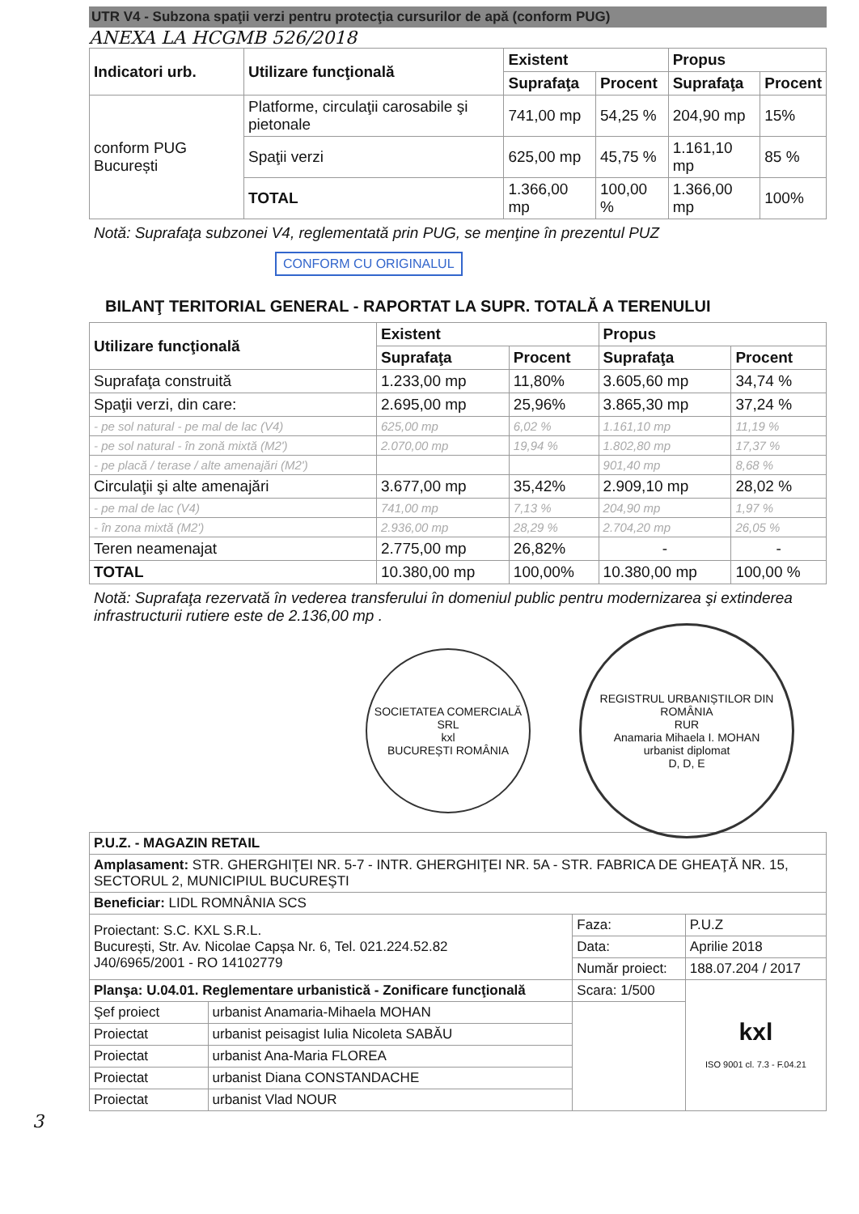UTR V4 - Subzona spaţii verzi pentru protecţia cursurilor de apă (conform PUG)
ANEXA LA HCGMB 526/2018
| Indicatori urb. | Utilizare funcţională | Existent | | Propus | |
| --- | --- | --- | --- | --- | --- |
| | | Suprafaţa | Procent | Suprafaţa | Procent |
| conform PUG București | Platforme, circulaţii carosabile şi pietonale | 741,00 mp | 54,25 % | 204,90 mp | 15% |
| | Spaţii verzi | 625,00 mp | 45,75 % | 1.161,10 mp | 85 % |
| | TOTAL | 1.366,00 mp | 100,00 % | 1.366,00 mp | 100% |
Notă: Suprafaţa subzonei V4, reglementată prin PUG, se menţine în prezentul PUZ
CONFORM CU ORIGINALUL
BILANŢ TERITORIAL GENERAL - RAPORTAT LA SUPR. TOTALĂ A TERENULUI
| Utilizare funcţională | Existent | | Propus | |
| --- | --- | --- | --- | --- |
| | Suprafaţa | Procent | Suprafaţa | Procent |
| Suprafaţa construită | 1.233,00 mp | 11,80% | 3.605,60 mp | 34,74 % |
| Spaţii verzi, din care: | 2.695,00 mp | 25,96% | 3.865,30 mp | 37,24 % |
| - pe sol natural - pe mal de lac (V4) | 625,00 mp | 6,02 % | 1.161,10 mp | 11,19 % |
| - pe sol natural - în zonă mixtă (M2') | 2.070,00 mp | 19,94 % | 1.802,80 mp | 17,37 % |
| - pe placă / terase / alte amenajări (M2') | | | 901,40 mp | 8,68 % |
| Circulaţii şi alte amenajări | 3.677,00 mp | 35,42% | 2.909,10 mp | 28,02 % |
| - pe mal de lac (V4) | 741,00 mp | 7,13 % | 204,90 mp | 1,97 % |
| - în zona mixtă (M2') | 2.936,00 mp | 28,29 % | 2.704,20 mp | 26,05 % |
| Teren neamenajat | 2.775,00 mp | 26,82% | - | - |
| TOTAL | 10.380,00 mp | 100,00% | 10.380,00 mp | 100,00 % |
Notă: Suprafaţa rezervată în vederea transferului în domeniul public pentru modernizarea şi extinderea infrastructurii rutiere este de 2.136,00 mp .
SOCIETATEA COMERCIALĂ SRL
kxl
BUCUREȘTI ROMÂNIA
REGISTRUL URBANIȘTILOR DIN ROMÂNIA
RUR
Anamaria Mihaela I. MOHAN
urbanist diplomat
D, D, E
| P.U.Z. - MAGAZIN RETAIL | | | |
| Amplasament: STR. GHERGHIŢEI NR. 5-7 - INTR. GHERGHIŢEI NR. 5A - STR. FABRICA DE GHEAŢĂ NR. 15, SECTORUL 2, MUNICIPIUL BUCUREŞTI | | | |
| Beneficiar: LIDL ROMNÂNIA SCS | | | |
| Proiectant: S.C. KXL S.R.L. București, Str. Av. Nicolae Capșa Nr. 6, Tel. 021.224.52.82 J40/6965/2001 - RO 14102779 | | Faza: | P.U.Z |
| | | Data: | Aprilie 2018 |
| | | Număr proiect: | 188.07.204 / 2017 |
| Planşa: U.04.01. Reglementare urbanistică - Zonificare funcţională | | Scara: 1/500 | kxl ISO 9001 cl. 7.3 - F.04.21 |
| Şef proiect | urbanist Anamaria-Mihaela MOHAN | | |
| Proiectat | urbanist peisagist Iulia Nicoleta SABĂU | | |
| Proiectat | urbanist Ana-Maria FLOREA | | |
| Proiectat | urbanist Diana CONSTANDACHE | | |
| Proiectat | urbanist Vlad NOUR | | |
3